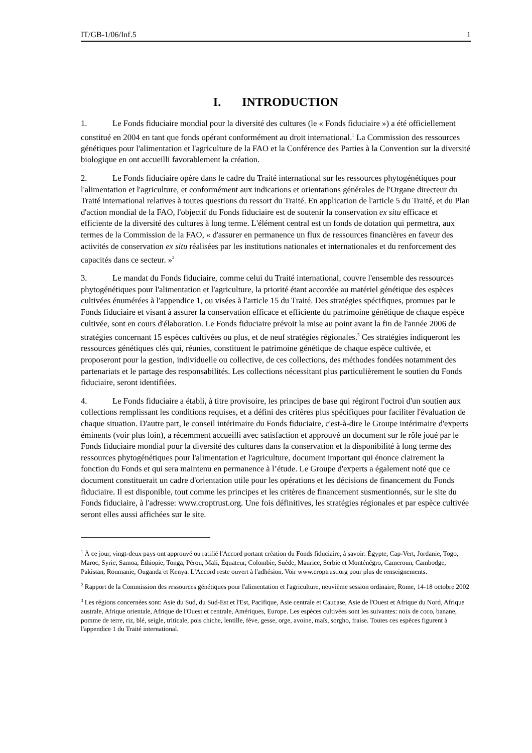IT/GB-1/06/Inf.5 1
I. INTRODUCTION
1. Le Fonds fiduciaire mondial pour la diversité des cultures (le « Fonds fiduciaire ») a été officiellement constitué en 2004 en tant que fonds opérant conformément au droit international.<sup>1</sup> La Commission des ressources génétiques pour l'alimentation et l'agriculture de la FAO et la Conférence des Parties à la Convention sur la diversité biologique en ont accueilli favorablement la création.
2. Le Fonds fiduciaire opère dans le cadre du Traité international sur les ressources phytogénétiques pour l'alimentation et l'agriculture, et conformément aux indications et orientations générales de l'Organe directeur du Traité international relatives à toutes questions du ressort du Traité. En application de l'article 5 du Traité, et du Plan d'action mondial de la FAO, l'objectif du Fonds fiduciaire est de soutenir la conservation ex situ efficace et efficiente de la diversité des cultures à long terme. L'élément central est un fonds de dotation qui permettra, aux termes de la Commission de la FAO, « d'assurer en permanence un flux de ressources financières en faveur des activités de conservation ex situ réalisées par les institutions nationales et internationales et du renforcement des capacités dans ce secteur. »<sup>2</sup>
3. Le mandat du Fonds fiduciaire, comme celui du Traité international, couvre l'ensemble des ressources phytogénétiques pour l'alimentation et l'agriculture, la priorité étant accordée au matériel génétique des espèces cultivées énumérées à l'appendice 1, ou visées à l'article 15 du Traité. Des stratégies spécifiques, promues par le Fonds fiduciaire et visant à assurer la conservation efficace et efficiente du patrimoine génétique de chaque espèce cultivée, sont en cours d'élaboration. Le Fonds fiduciaire prévoit la mise au point avant la fin de l'année 2006 de stratégies concernant 15 espèces cultivées ou plus, et de neuf stratégies régionales.<sup>3</sup> Ces stratégies indiqueront les ressources génétiques clés qui, réunies, constituent le patrimoine génétique de chaque espèce cultivée, et proposeront pour la gestion, individuelle ou collective, de ces collections, des méthodes fondées notamment des partenariats et le partage des responsabilités. Les collections nécessitant plus particulièrement le soutien du Fonds fiduciaire, seront identifiées.
4. Le Fonds fiduciaire a établi, à titre provisoire, les principes de base qui régiront l'octroi d'un soutien aux collections remplissant les conditions requises, et a défini des critères plus spécifiques pour faciliter l'évaluation de chaque situation. D'autre part, le conseil intérimaire du Fonds fiduciaire, c'est-à-dire le Groupe intérimaire d'experts éminents (voir plus loin), a récemment accueilli avec satisfaction et approuvé un document sur le rôle joué par le Fonds fiduciaire mondial pour la diversité des cultures dans la conservation et la disponibilité à long terme des ressources phytogénétiques pour l'alimentation et l'agriculture, document important qui énonce clairement la fonction du Fonds et qui sera maintenu en permanence à l’étude. Le Groupe d'experts a également noté que ce document constituerait un cadre d'orientation utile pour les opérations et les décisions de financement du Fonds fiduciaire. Il est disponible, tout comme les principes et les critères de financement susmentionnés, sur le site du Fonds fiduciaire, à l'adresse: www.croptrust.org. Une fois définitives, les stratégies régionales et par espèce cultivée seront elles aussi affichées sur le site.
<sup>1</sup> À ce jour, vingt-deux pays ont approuvé ou ratifié l'Accord portant création du Fonds fiduciaire, à savoir: Égypte, Cap-Vert, Jordanie, Togo, Maroc, Syrie, Samoa, Éthiopie, Tonga, Pérou, Mali, Équateur, Colombie, Suède, Maurice, Serbie et Monténégro, Cameroun, Cambodge, Pakistan, Roumanie, Ouganda et Kenya. L'Accord reste ouvert à l'adhésion. Voir www.croptrust.org pour plus de renseignements.
<sup>2</sup> Rapport de la Commission des ressources génétiques pour l'alimentation et l'agriculture, neuvième session ordinaire, Rome, 14-18 octobre 2002
<sup>3</sup> Les régions concernées sont: Asie du Sud, du Sud-Est et l'Est, Pacifique, Asie centrale et Caucase, Asie de l'Ouest et Afrique du Nord, Afrique australe, Afrique orientale, Afrique de l'Ouest et centrale, Amériques, Europe. Les espèces cultivées sont les suivantes: noix de coco, banane, pomme de terre, riz, blé, seigle, triticale, pois chiche, lentille, fève, gesse, orge, avoine, maïs, sorgho, fraise. Toutes ces espèces figurent à l'appendice 1 du Traité international.